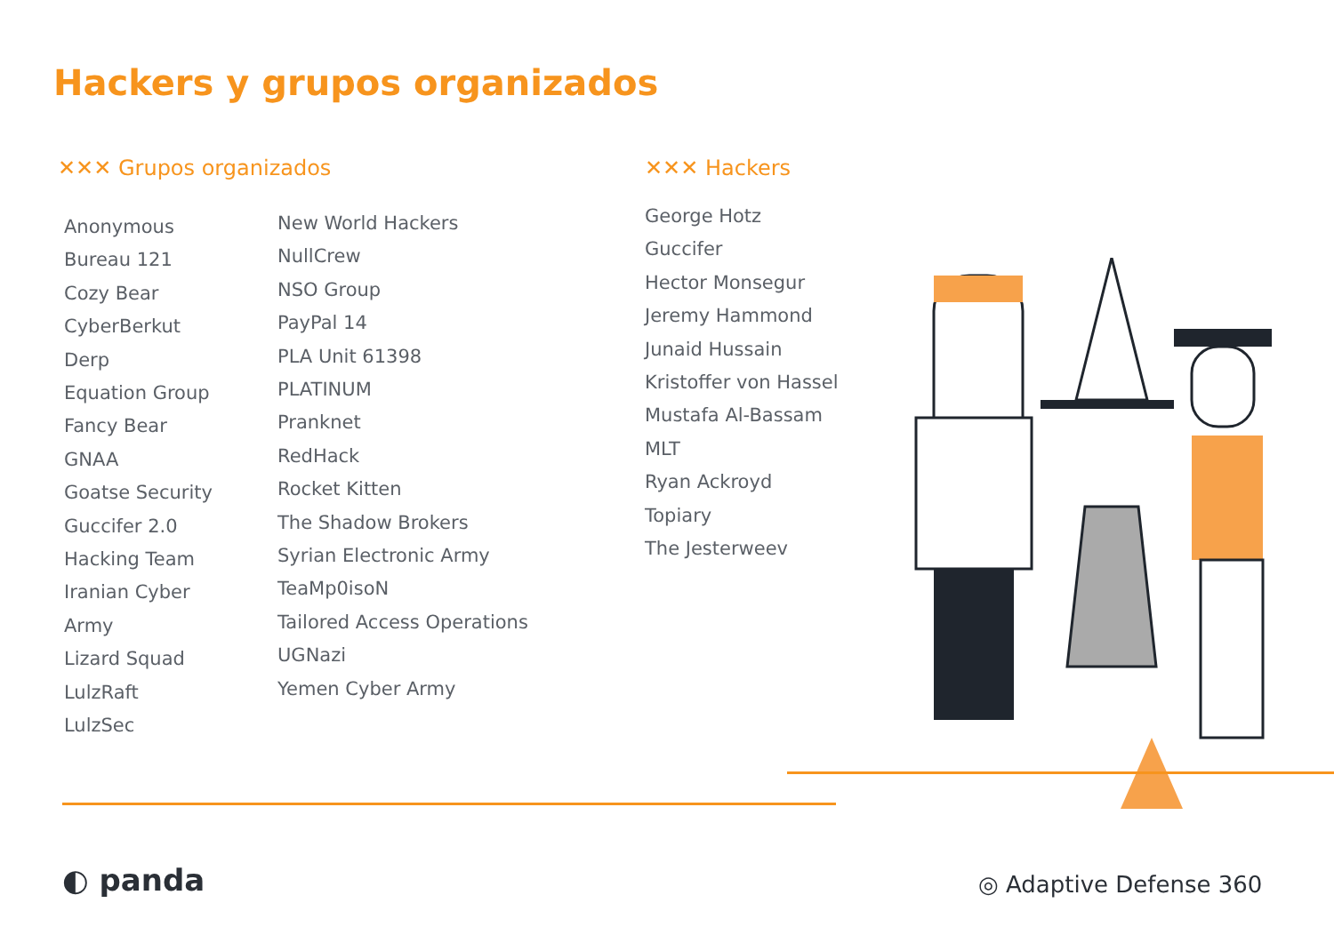Hackers y grupos organizados
✕✕✕ Grupos organizados
Anonymous
Bureau 121
Cozy Bear
CyberBerkut
Derp
Equation Group
Fancy Bear
GNAA
Goatse Security
Guccifer 2.0
Hacking Team
Iranian Cyber
Army
Lizard Squad
LulzRaft
LulzSec
New World Hackers
NullCrew
NSO Group
PayPal 14
PLA Unit 61398
PLATINUM
Pranknet
RedHack
Rocket Kitten
The Shadow Brokers
Syrian Electronic Army
TeaMp0isoN
Tailored Access Operations
UGNazi
Yemen Cyber Army
✕✕✕ Hackers
George Hotz
Guccifer
Hector Monsegur
Jeremy Hammond
Junaid Hussain
Kristoffer von Hassel
Mustafa Al-Bassam
MLT
Ryan Ackroyd
Topiary
The Jesterweev
◐ panda ◎ Adaptive Defense 360